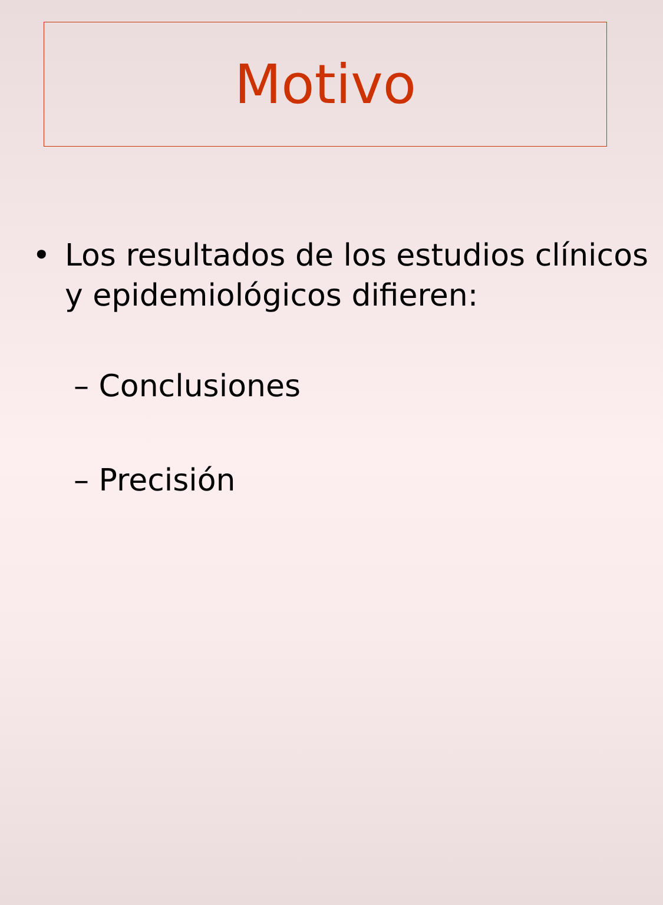Motivo
• Los resultados de los estudios clínicos y epidemiológicos difieren:
– Conclusiones
– Precisión